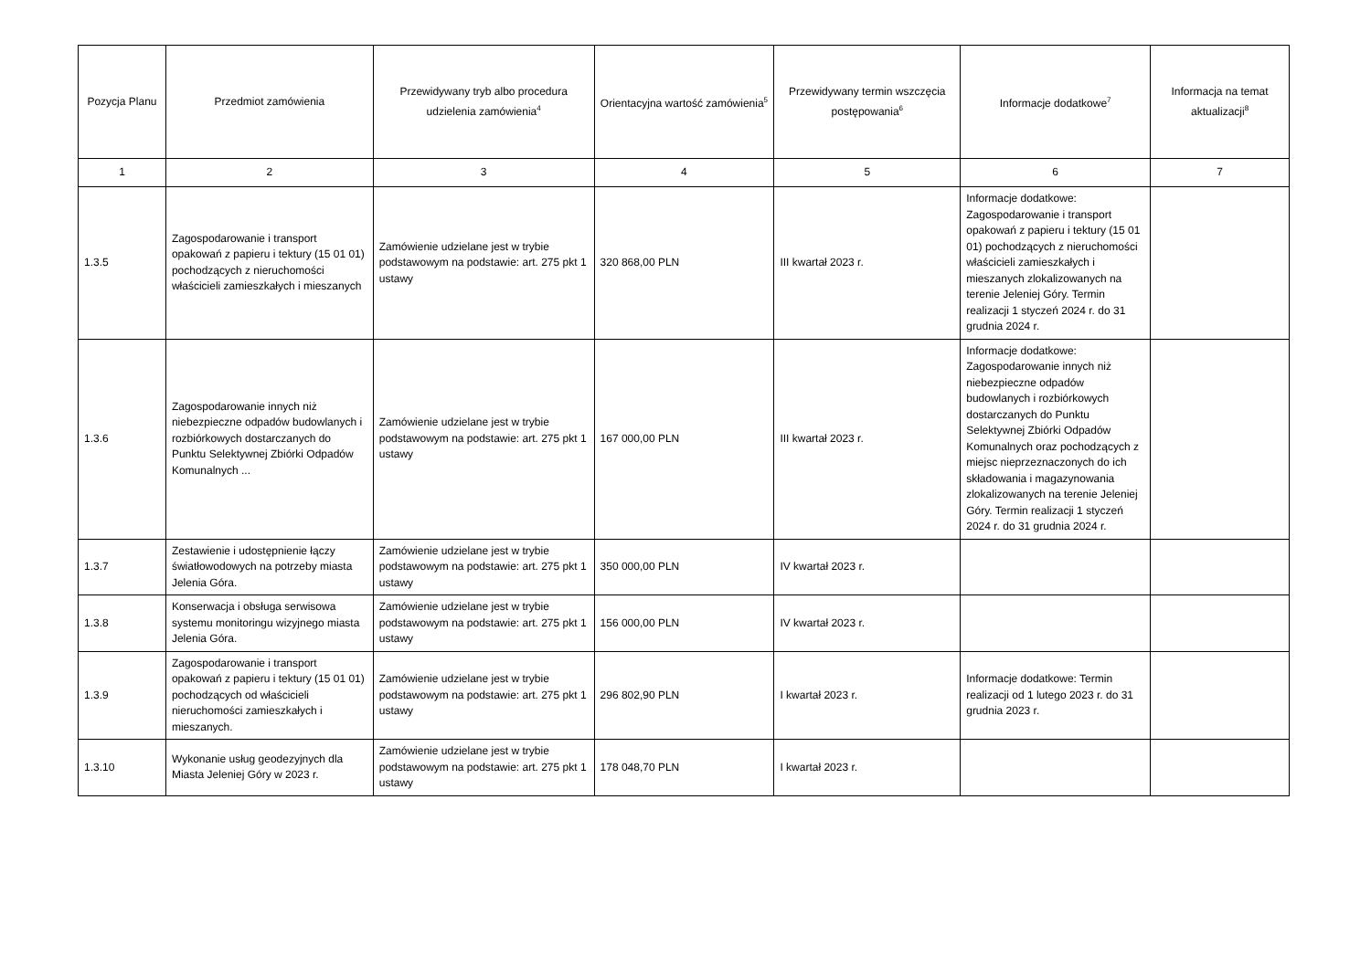| Pozycja Planu | Przedmiot zamówienia | Przewidywany tryb albo procedura udzielenia zamówienia<sup>4</sup> | Orientacyjna wartość zamówienia<sup>5</sup> | Przewidywany termin wszczęcia postępowania<sup>6</sup> | Informacje dodatkowe<sup>7</sup> | Informacja na temat aktualizacji<sup>8</sup> |
| --- | --- | --- | --- | --- | --- | --- |
| 1 | 2 | 3 | 4 | 5 | 6 | 7 |
| 1.3.5 | Zagospodarowanie i transport opakowań z papieru i tektury (15 01 01) pochodzących z nieruchomości właścicieli zamieszkałych i mieszanych | Zamówienie udzielane jest w trybie podstawowym na podstawie: art. 275 pkt 1 ustawy | 320 868,00 PLN | III kwartał 2023 r. | Informacje dodatkowe: Zagospodarowanie i transport opakowań z papieru i tektury (15 01 01) pochodzących z nieruchomości właścicieli zamieszkałych i mieszanych zlokalizowanych na terenie Jeleniej Góry. Termin realizacji 1 styczeń 2024 r. do 31 grudnia 2024 r. | |
| 1.3.6 | Zagospodarowanie innych niż niebezpieczne odpadów budowlanych i rozbiórkowych dostarczanych do Punktu Selektywnej Zbiórki Odpadów Komunalnych ... | Zamówienie udzielane jest w trybie podstawowym na podstawie: art. 275 pkt 1 ustawy | 167 000,00 PLN | III kwartał 2023 r. | Informacje dodatkowe: Zagospodarowanie innych niż niebezpieczne odpadów budowlanych i rozbiórkowych dostarczanych do Punktu Selektywnej Zbiórki Odpadów Komunalnych oraz pochodzących z miejsc nieprzeznaczonych do ich składowania i magazynowania zlokalizowanych na terenie Jeleniej Góry. Termin realizacji 1 styczeń 2024 r. do 31 grudnia 2024 r. | |
| 1.3.7 | Zestawienie i udostępnienie łączy światłowodowych na potrzeby miasta Jelenia Góra. | Zamówienie udzielane jest w trybie podstawowym na podstawie: art. 275 pkt 1 ustawy | 350 000,00 PLN | IV kwartał 2023 r. | | |
| 1.3.8 | Konserwacja i obsługa serwisowa systemu monitoringu wizyjnego miasta Jelenia Góra. | Zamówienie udzielane jest w trybie podstawowym na podstawie: art. 275 pkt 1 ustawy | 156 000,00 PLN | IV kwartał 2023 r. | | |
| 1.3.9 | Zagospodarowanie i transport opakowań z papieru i tektury (15 01 01) pochodzących od właścicieli nieruchomości zamieszkałych i mieszanych. | Zamówienie udzielane jest w trybie podstawowym na podstawie: art. 275 pkt 1 ustawy | 296 802,90 PLN | I kwartał 2023 r. | Informacje dodatkowe: Termin realizacji od 1 lutego 2023 r. do 31 grudnia 2023 r. | |
| 1.3.10 | Wykonanie usług geodezyjnych dla Miasta Jeleniej Góry w 2023 r. | Zamówienie udzielane jest w trybie podstawowym na podstawie: art. 275 pkt 1 ustawy | 178 048,70 PLN | I kwartał 2023 r. | | |